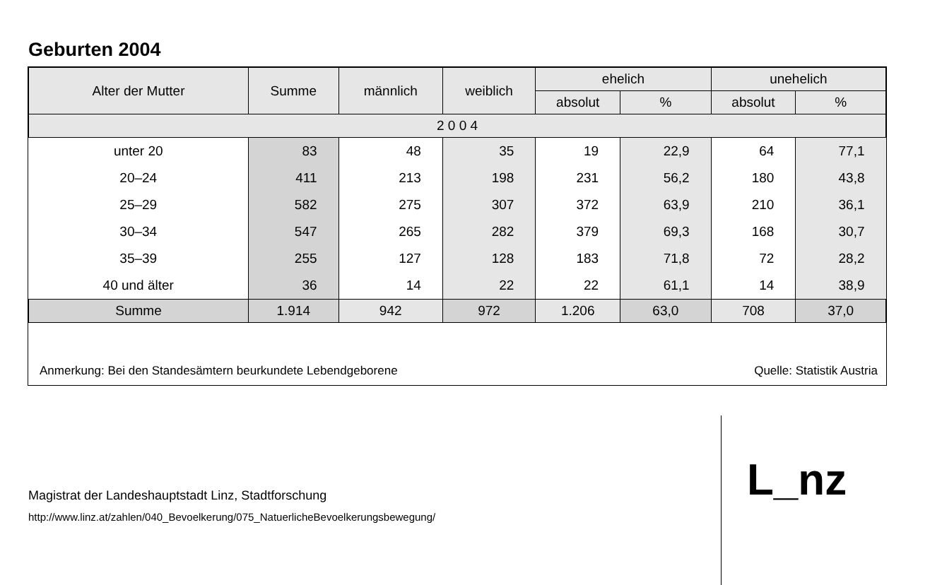Geburten 2004
| Alter der Mutter | Summe | männlich | weiblich | ehelich | | unehelich | |
| --- | --- | --- | --- | --- | --- | --- | --- |
| | | | | absolut | % | absolut | % |
| 2 0 0 4 | | | | | | | |
| unter 20 | 83 | 48 | 35 | 19 | 22,9 | 64 | 77,1 |
| 20–24 | 411 | 213 | 198 | 231 | 56,2 | 180 | 43,8 |
| 25–29 | 582 | 275 | 307 | 372 | 63,9 | 210 | 36,1 |
| 30–34 | 547 | 265 | 282 | 379 | 69,3 | 168 | 30,7 |
| 35–39 | 255 | 127 | 128 | 183 | 71,8 | 72 | 28,2 |
| 40 und älter | 36 | 14 | 22 | 22 | 61,1 | 14 | 38,9 |
| Summe | 1.914 | 942 | 972 | 1.206 | 63,0 | 708 | 37,0 |
Anmerkung: Bei den Standesämtern beurkundete Lebendgeborene Quelle: Statistik Austria
Magistrat der Landeshauptstadt Linz, Stadtforschung
http://www.linz.at/zahlen/040_Bevoelkerung/075_NatuerlicheBevoelkerungsbewegung/
L_nz